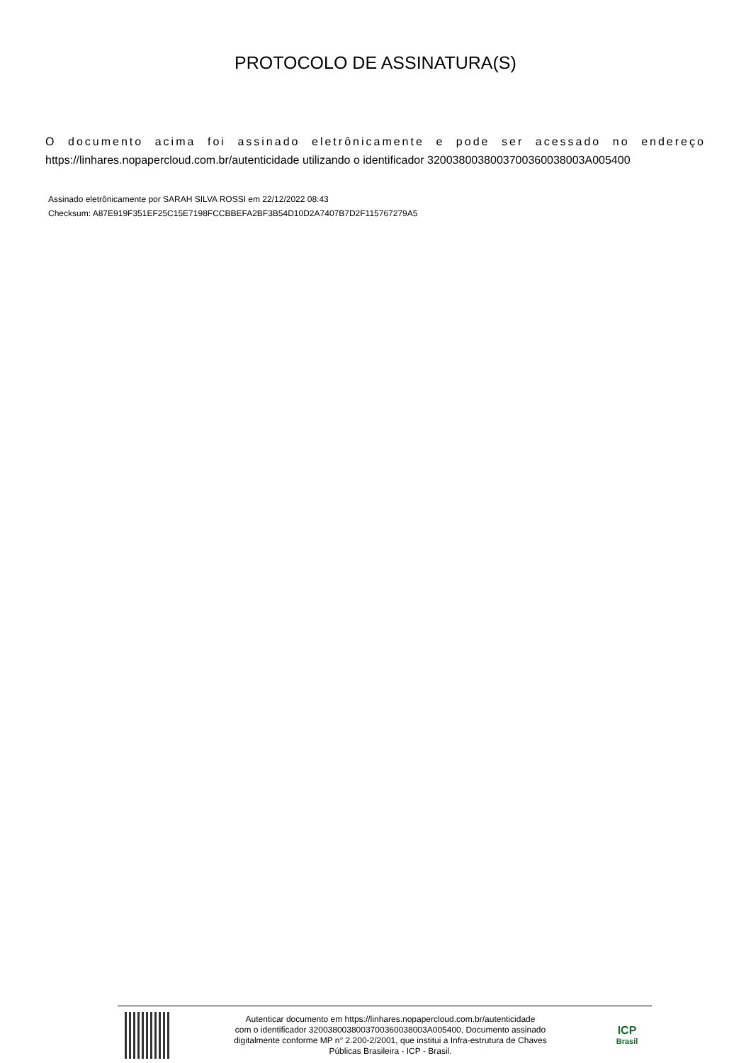PROTOCOLO DE ASSINATURA(S)
O documento acima foi assinado eletrônicamente e pode ser acessado no endereço
https://linhares.nopapercloud.com.br/autenticidade utilizando o identificador 320038003800370036003800​3A005400
Assinado eletrônicamente por SARAH SILVA ROSSI em 22/12/2022 08:43
Checksum: A87E919F351EF25C15E7198FCCBBEFA2BF3B54D10D2A7407B7D2F115767279A5
Autenticar documento em https://linhares.nopapercloud.com.br/autenticidade
com o identificador 3200380038003700360038003A005400, Documento assinado
digitalmente conforme MP n° 2.200-2/2001, que institui a Infra-estrutura de Chaves
Públicas Brasileira - ICP - Brasil.
ICP
Brasil